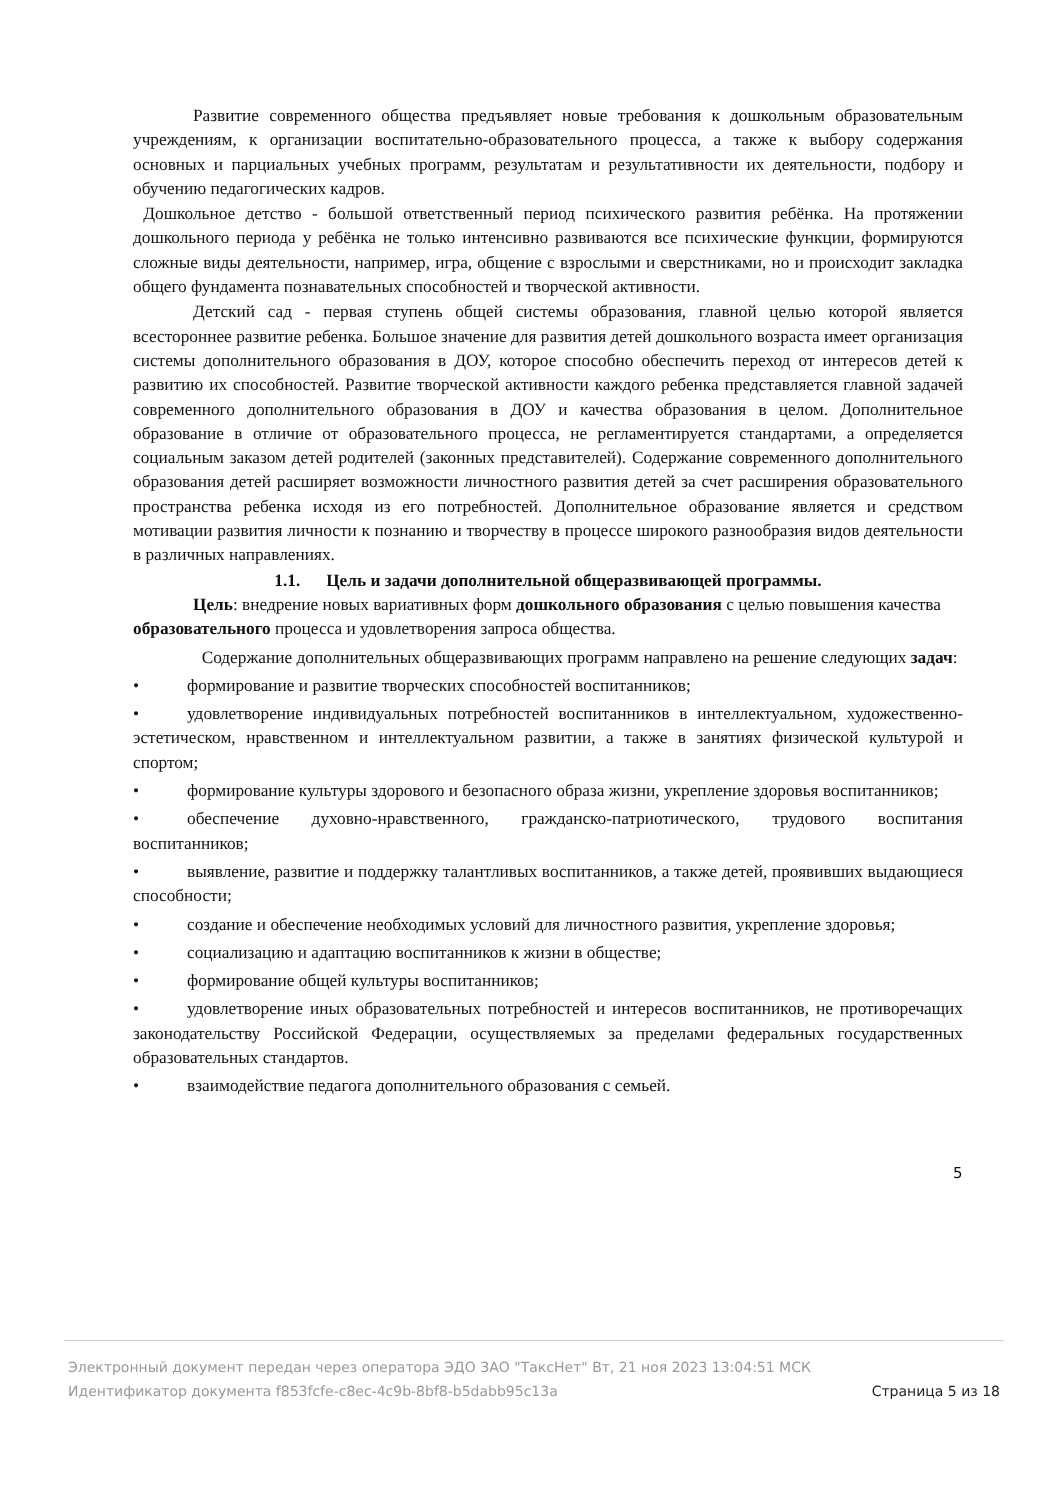Развитие современного общества предъявляет новые требования к дошкольным образовательным учреждениям, к организации воспитательно-образовательного процесса, а также к выбору содержания основных и парциальных учебных программ, результатам и результативности их деятельности, подбору и обучению педагогических кадров.
Дошкольное детство - большой ответственный период психического развития ребёнка. На протяжении дошкольного периода у ребёнка не только интенсивно развиваются все психические функции, формируются сложные виды деятельности, например, игра, общение с взрослыми и сверстниками, но и происходит закладка общего фундамента познавательных способностей и творческой активности.
Детский сад - первая ступень общей системы образования, главной целью которой является всестороннее развитие ребенка. Большое значение для развития детей дошкольного возраста имеет организация системы дополнительного образования в ДОУ, которое способно обеспечить переход от интересов детей к развитию их способностей. Развитие творческой активности каждого ребенка представляется главной задачей современного дополнительного образования в ДОУ и качества образования в целом. Дополнительное образование в отличие от образовательного процесса, не регламентируется стандартами, а определяется социальным заказом детей родителей (законных представителей). Содержание современного дополнительного образования детей расширяет возможности личностного развития детей за счет расширения образовательного пространства ребенка исходя из его потребностей. Дополнительное образование является и средством мотивации развития личности к познанию и творчеству в процессе широкого разнообразия видов деятельности в различных направлениях.
1.1. Цель и задачи дополнительной общеразвивающей программы.
Цель: внедрение новых вариативных форм дошкольного образования с целью повышения качества образовательного процесса и удовлетворения запроса общества.
Содержание дополнительных общеразвивающих программ направлено на решение следующих задач:
• формирование и развитие творческих способностей воспитанников;
• удовлетворение индивидуальных потребностей воспитанников в интеллектуальном, художественно-эстетическом, нравственном и интеллектуальном развитии, а также в занятиях физической культурой и спортом;
• формирование культуры здорового и безопасного образа жизни, укрепление здоровья воспитанников;
• обеспечение духовно-нравственного, гражданско-патриотического, трудового воспитания воспитанников;
• выявление, развитие и поддержку талантливых воспитанников, а также детей, проявивших выдающиеся способности;
• создание и обеспечение необходимых условий для личностного развития, укрепление здоровья;
• социализацию и адаптацию воспитанников к жизни в обществе;
• формирование общей культуры воспитанников;
• удовлетворение иных образовательных потребностей и интересов воспитанников, не противоречащих законодательству Российской Федерации, осуществляемых за пределами федеральных государственных образовательных стандартов.
• взаимодействие педагога дополнительного образования с семьей.
5
Электронный документ передан через оператора ЭДО ЗАО "ТаксНет" Вт, 21 ноя 2023 13:04:51 МСК
Страница 5 из 18 Идентификатор документа f853fcfe-c8ec-4c9b-8bf8-b5dabb95c13a